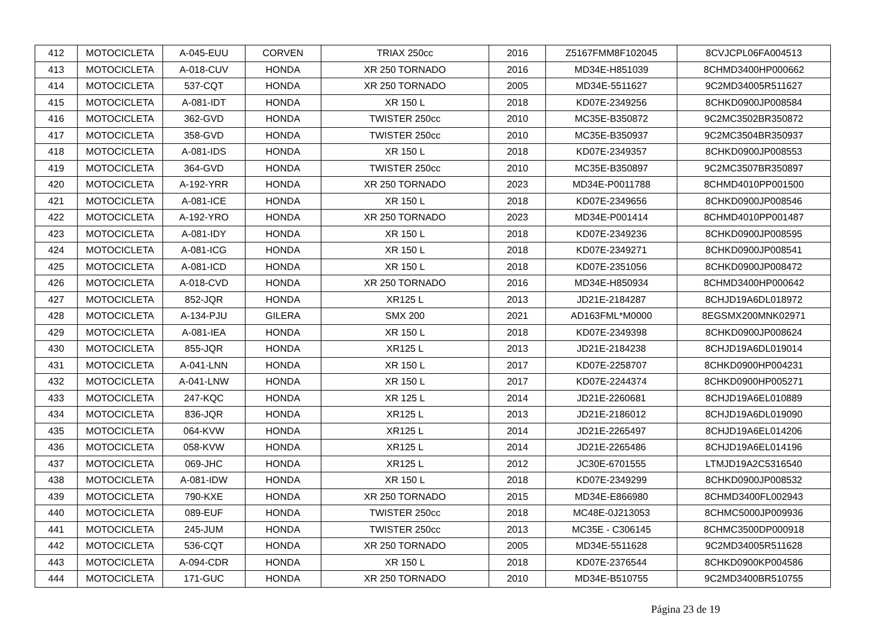| 412 | MOTOCICLETA | A-045-EUU | CORVEN | TRIAX 250cc | 2016 | Z5167FMM8F102045 | 8CVJCPL06FA004513 |
| 413 | MOTOCICLETA | A-018-CUV | HONDA | XR 250 TORNADO | 2016 | MD34E-H851039 | 8CHMD3400HP000662 |
| 414 | MOTOCICLETA | 537-CQT | HONDA | XR 250 TORNADO | 2005 | MD34E-5511627 | 9C2MD34005R511627 |
| 415 | MOTOCICLETA | A-081-IDT | HONDA | XR 150 L | 2018 | KD07E-2349256 | 8CHKD0900JP008584 |
| 416 | MOTOCICLETA | 362-GVD | HONDA | TWISTER 250cc | 2010 | MC35E-B350872 | 9C2MC3502BR350872 |
| 417 | MOTOCICLETA | 358-GVD | HONDA | TWISTER 250cc | 2010 | MC35E-B350937 | 9C2MC3504BR350937 |
| 418 | MOTOCICLETA | A-081-IDS | HONDA | XR 150 L | 2018 | KD07E-2349357 | 8CHKD0900JP008553 |
| 419 | MOTOCICLETA | 364-GVD | HONDA | TWISTER 250cc | 2010 | MC35E-B350897 | 9C2MC3507BR350897 |
| 420 | MOTOCICLETA | A-192-YRR | HONDA | XR 250 TORNADO | 2023 | MD34E-P0011788 | 8CHMD4010PP001500 |
| 421 | MOTOCICLETA | A-081-ICE | HONDA | XR 150 L | 2018 | KD07E-2349656 | 8CHKD0900JP008546 |
| 422 | MOTOCICLETA | A-192-YRO | HONDA | XR 250 TORNADO | 2023 | MD34E-P001414 | 8CHMD4010PP001487 |
| 423 | MOTOCICLETA | A-081-IDY | HONDA | XR 150 L | 2018 | KD07E-2349236 | 8CHKD0900JP008595 |
| 424 | MOTOCICLETA | A-081-ICG | HONDA | XR 150 L | 2018 | KD07E-2349271 | 8CHKD0900JP008541 |
| 425 | MOTOCICLETA | A-081-ICD | HONDA | XR 150 L | 2018 | KD07E-2351056 | 8CHKD0900JP008472 |
| 426 | MOTOCICLETA | A-018-CVD | HONDA | XR 250 TORNADO | 2016 | MD34E-H850934 | 8CHMD3400HP000642 |
| 427 | MOTOCICLETA | 852-JQR | HONDA | XR125 L | 2013 | JD21E-2184287 | 8CHJD19A6DL018972 |
| 428 | MOTOCICLETA | A-134-PJU | GILERA | SMX 200 | 2021 | AD163FML*M0000 | 8EGSMX200MNK02971 |
| 429 | MOTOCICLETA | A-081-IEA | HONDA | XR 150 L | 2018 | KD07E-2349398 | 8CHKD0900JP008624 |
| 430 | MOTOCICLETA | 855-JQR | HONDA | XR125 L | 2013 | JD21E-2184238 | 8CHJD19A6DL019014 |
| 431 | MOTOCICLETA | A-041-LNN | HONDA | XR 150 L | 2017 | KD07E-2258707 | 8CHKD0900HP004231 |
| 432 | MOTOCICLETA | A-041-LNW | HONDA | XR 150 L | 2017 | KD07E-2244374 | 8CHKD0900HP005271 |
| 433 | MOTOCICLETA | 247-KQC | HONDA | XR 125 L | 2014 | JD21E-2260681 | 8CHJD19A6EL010889 |
| 434 | MOTOCICLETA | 836-JQR | HONDA | XR125 L | 2013 | JD21E-2186012 | 8CHJD19A6DL019090 |
| 435 | MOTOCICLETA | 064-KVW | HONDA | XR125 L | 2014 | JD21E-2265497 | 8CHJD19A6EL014206 |
| 436 | MOTOCICLETA | 058-KVW | HONDA | XR125 L | 2014 | JD21E-2265486 | 8CHJD19A6EL014196 |
| 437 | MOTOCICLETA | 069-JHC | HONDA | XR125 L | 2012 | JC30E-6701555 | LTMJD19A2C5316540 |
| 438 | MOTOCICLETA | A-081-IDW | HONDA | XR 150 L | 2018 | KD07E-2349299 | 8CHKD0900JP008532 |
| 439 | MOTOCICLETA | 790-KXE | HONDA | XR 250 TORNADO | 2015 | MD34E-E866980 | 8CHMD3400FL002943 |
| 440 | MOTOCICLETA | 089-EUF | HONDA | TWISTER 250cc | 2018 | MC48E-0J213053 | 8CHMC5000JP009936 |
| 441 | MOTOCICLETA | 245-JUM | HONDA | TWISTER 250cc | 2013 | MC35E - C306145 | 8CHMC3500DP000918 |
| 442 | MOTOCICLETA | 536-CQT | HONDA | XR 250 TORNADO | 2005 | MD34E-5511628 | 9C2MD34005R511628 |
| 443 | MOTOCICLETA | A-094-CDR | HONDA | XR 150 L | 2018 | KD07E-2376544 | 8CHKD0900KP004586 |
| 444 | MOTOCICLETA | 171-GUC | HONDA | XR 250 TORNADO | 2010 | MD34E-B510755 | 9C2MD3400BR510755 |
Página 23 de 19